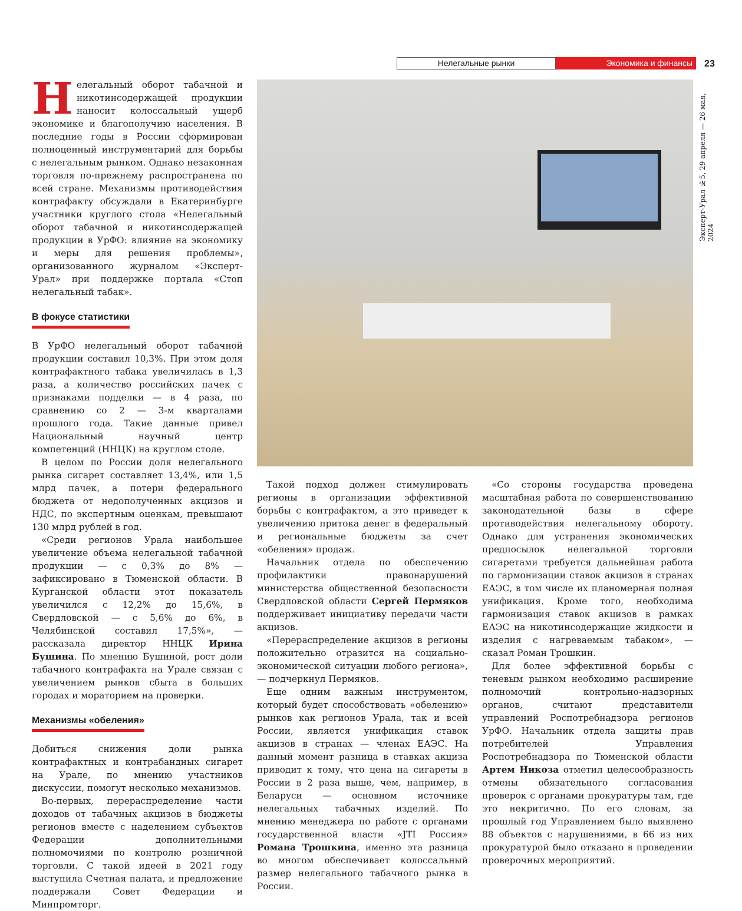Нелегальные рынки
Экономика и финансы
23
Эксперт-Урал №5, 29 апреля — 26 мая, 2024
Нелегальный оборот табачной и никотинсодержащей продукции наносит колоссальный ущерб экономике и благополучию населения. В последние годы в России сформирован полноценный инструментарий для борьбы с нелегальным рынком. Однако незаконная торговля по-прежнему распространена по всей стране. Механизмы противодействия контрафакту обсуждали в Екатеринбурге участники круглого стола «Нелегальный оборот табачной и никотинсодержащей продукции в УрФО: влияние на экономику и меры для решения проблемы», организованного журналом «Эксперт-Урал» при поддержке портала «Стоп нелегальный табак».
В фокусе статистики
В УрФО нелегальный оборот табачной продукции составил 10,3%. При этом доля контрафактного табака увеличилась в 1,3 раза, а количество российских пачек с признаками подделки — в 4 раза, по сравнению со 2 — 3-м кварталами прошлого года. Такие данные привел Национальный научный центр компетенций (ННЦК) на круглом столе.
В целом по России доля нелегального рынка сигарет составляет 13,4%, или 1,5 млрд пачек, а потери федерального бюджета от недополученных акцизов и НДС, по экспертным оценкам, превышают 130 млрд рублей в год.
«Среди регионов Урала наибольшее увеличение объема нелегальной табачной продукции — с 0,3% до 8% — зафиксировано в Тюменской области. В Курганской области этот показатель увеличился с 12,2% до 15,6%, в Свердловской — с 5,6% до 6%, в Челябинской составил 17,5%», — рассказала директор ННЦК Ирина Бушина. По мнению Бушиной, рост доли табачного контрафакта на Урале связан с увеличением рынков сбыта в больших городах и мораторием на проверки.
Механизмы «обеления»
Добиться снижения доли рынка контрафактных и контрабандных сигарет на Урале, по мнению участников дискуссии, помогут несколько механизмов.
Во-первых, перераспределение части доходов от табачных акцизов в бюджеты регионов вместе с наделением субъектов Федерации дополнительными полномочиями по контролю розничной торговли. С такой идеей в 2021 году выступила Счетная палата, и предложение поддержали Совет Федерации и Минпромторг.
Такой подход должен стимулировать регионы в организации эффективной борьбы с контрафактом, а это приведет к увеличению притока денег в федеральный и региональные бюджеты за счет «обеления» продаж.
Начальник отдела по обеспечению профилактики правонарушений министерства общественной безопасности Свердловской области Сергей Пермяков поддерживает инициативу передачи части акцизов.
«Перераспределение акцизов в регионы положительно отразится на социально-экономической ситуации любого региона», — подчеркнул Пермяков.
Еще одним важным инструментом, который будет способствовать «обелению» рынков как регионов Урала, так и всей России, является унификация ставок акцизов в странах — членах ЕАЭС. На данный момент разница в ставках акциза приводит к тому, что цена на сигареты в России в 2 раза выше, чем, например, в Беларуси — основном источнике нелегальных табачных изделий. По мнению менеджера по работе с органами государственной власти «JTI Россия» Романа Трошкина, именно эта разница во многом обеспечивает колоссальный размер нелегального табачного рынка в России.
«Со стороны государства проведена масштабная работа по совершенствованию законодательной базы в сфере противодействия нелегальному обороту. Однако для устранения экономических предпосылок нелегальной торговли сигаретами требуется дальнейшая работа по гармонизации ставок акцизов в странах ЕАЭС, в том числе их планомерная полная унификация. Кроме того, необходима гармонизация ставок акцизов в рамках ЕАЭС на никотинсодержащие жидкости и изделия с нагреваемым табаком», — сказал Роман Трошкин.
Для более эффективной борьбы с теневым рынком необходимо расширение полномочий контрольно-надзорных органов, считают представители управлений Роспотребнадзора регионов УрФО. Начальник отдела защиты прав потребителей Управления Роспотребнадзора по Тюменской области Артем Никоза отметил целесообразность отмены обязательного согласования проверок с органами прокуратуры там, где это некритично. По его словам, за прошлый год Управлением было выявлено 88 объектов с нарушениями, в 66 из них прокуратурой было отказано в проведении проверочных мероприятий.